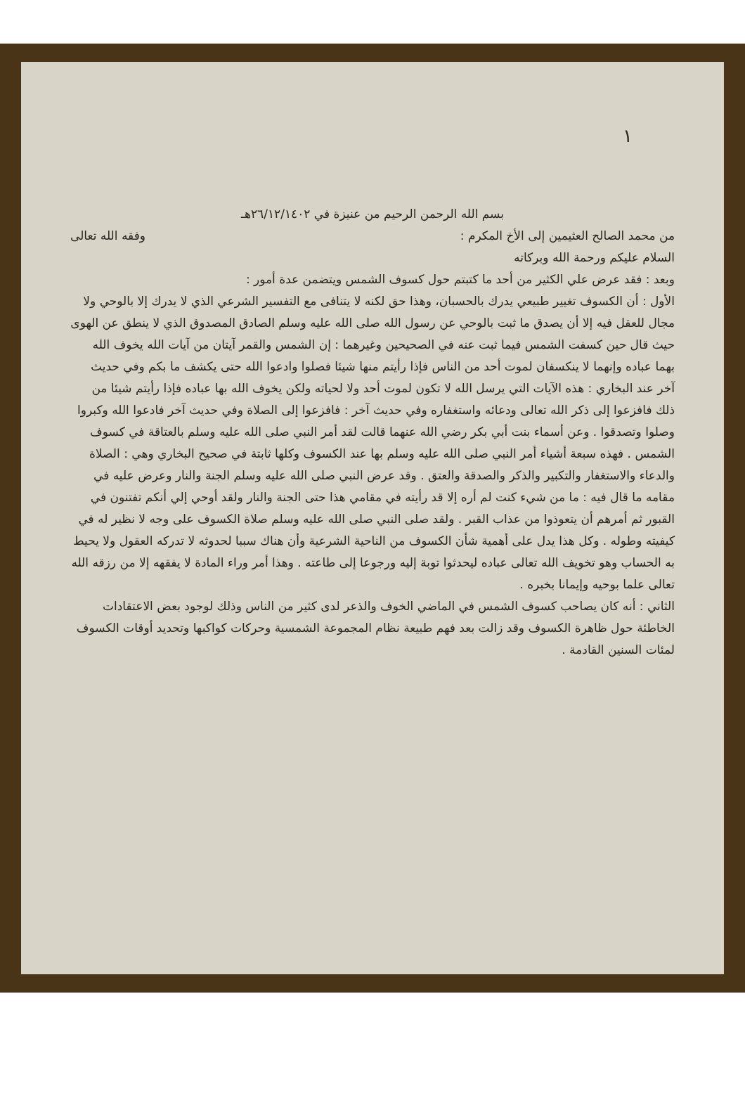١
بسم الله الرحمن الرحيم من عنيزة في ٢٦/١٢/١٤٠٢هـ
من محمد الصالح العثيمين إلى الأخ المكرم : وفقه الله تعالى
السلام عليكم ورحمة الله وبركاته
وبعد : فقد عرض علي الكثير من أحد ما كتبتم حول كسوف الشمس ويتضمن عدة أمور :
الأول : أن الكسوف تغيير طبيعي يدرك بالحسبان، وهذا حق لكنه لا يتنافى مع التفسير الشرعي الذي لا يدرك إلا بالوحي ولا مجال للعقل فيه إلا أن يصدق ما ثبت بالوحي عن رسول الله صلى الله عليه وسلم الصادق المصدوق الذي لا ينطق عن الهوى حيث قال حين كسفت الشمس فيما ثبت عنه في الصحيحين وغيرهما : إن الشمس والقمر آيتان من آيات الله يخوف الله بهما عباده وإنهما لا ينكسفان لموت أحد من الناس فإذا رأيتم منها شيئا فصلوا وادعوا الله حتى يكشف ما بكم وفي حديث آخر عند البخاري : هذه الآيات التي يرسل الله لا تكون لموت أحد ولا لحياته ولكن يخوف الله بها عباده فإذا رأيتم شيئا من ذلك فافزعوا إلى ذكر الله تعالى ودعائه واستغفاره وفي حديث آخر : فافزعوا إلى الصلاة وفي حديث آخر فادعوا الله وكبروا وصلوا وتصدقوا . وعن أسماء بنت أبي بكر رضي الله عنهما قالت لقد أمر النبي صلى الله عليه وسلم بالعتاقة في كسوف الشمس . فهذه سبعة أشياء أمر النبي صلى الله عليه وسلم بها عند الكسوف وكلها ثابتة في صحيح البخاري وهي : الصلاة والدعاء والاستغفار والتكبير والذكر والصدقة والعتق . وقد عرض النبي صلى الله عليه وسلم الجنة والنار وعرض عليه في مقامه ما قال فيه : ما من شيء كنت لم أره إلا قد رأيته في مقامي هذا حتى الجنة والنار ولقد أوحي إلي أنكم تفتنون في القبور ثم أمرهم أن يتعوذوا من عذاب القبر . ولقد صلى النبي صلى الله عليه وسلم صلاة الكسوف على وجه لا نظير له في كيفيته وطوله . وكل هذا يدل على أهمية شأن الكسوف من الناحية الشرعية وأن هناك سببا لحدوثه لا تدركه العقول ولا يحيط به الحساب وهو تخويف الله تعالى عباده ليحدثوا توبة إليه ورجوعا إلى طاعته . وهذا أمر وراء المادة لا يفقهه إلا من رزقه الله تعالى علما بوحيه وإيمانا بخبره .
الثاني : أنه كان يصاحب كسوف الشمس في الماضي الخوف والذعر لدى كثير من الناس وذلك لوجود بعض الاعتقادات الخاطئة حول ظاهرة الكسوف وقد زالت بعد فهم طبيعة نظام المجموعة الشمسية وحركات كواكبها وتحديد أوقات الكسوف لمئات السنين القادمة .